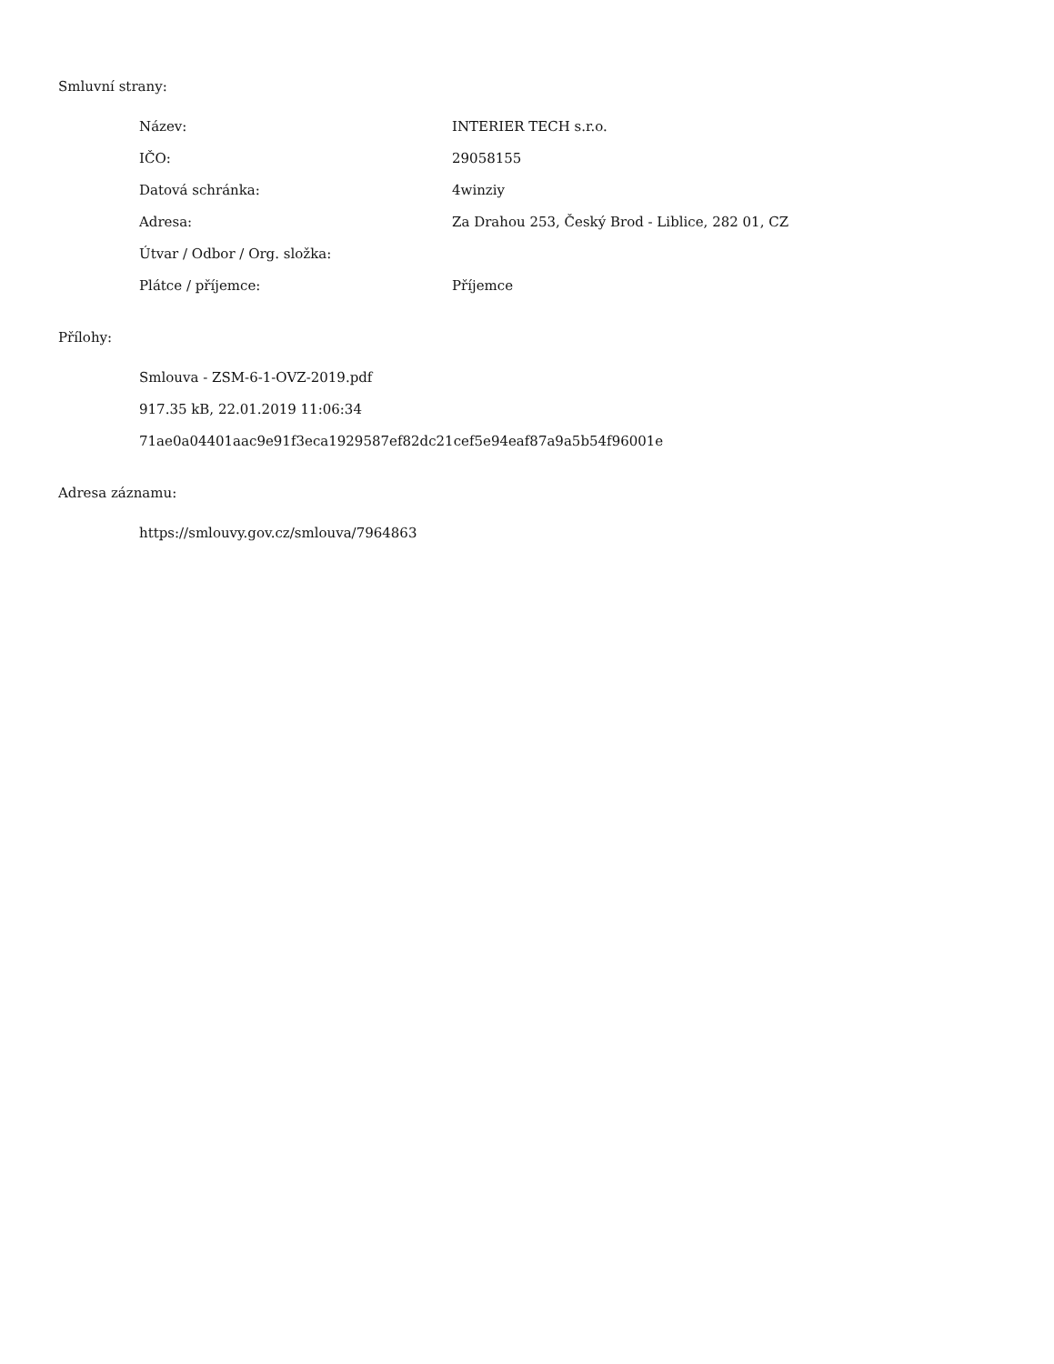Smluvní strany:
| Název: | INTERIER TECH s.r.o. |
| IČO: | 29058155 |
| Datová schránka: | 4winziy |
| Adresa: | Za Drahou 253, Český Brod - Liblice, 282 01, CZ |
| Útvar / Odbor / Org. složka: | |
| Plátce / příjemce: | Příjemce |
Přílohy:
Smlouva - ZSM-6-1-OVZ-2019.pdf
917.35 kB, 22.01.2019 11:06:34
71ae0a04401aac9e91f3eca1929587ef82dc21cef5e94eaf87a9a5b54f96001e
Adresa záznamu:
https://smlouvy.gov.cz/smlouva/7964863